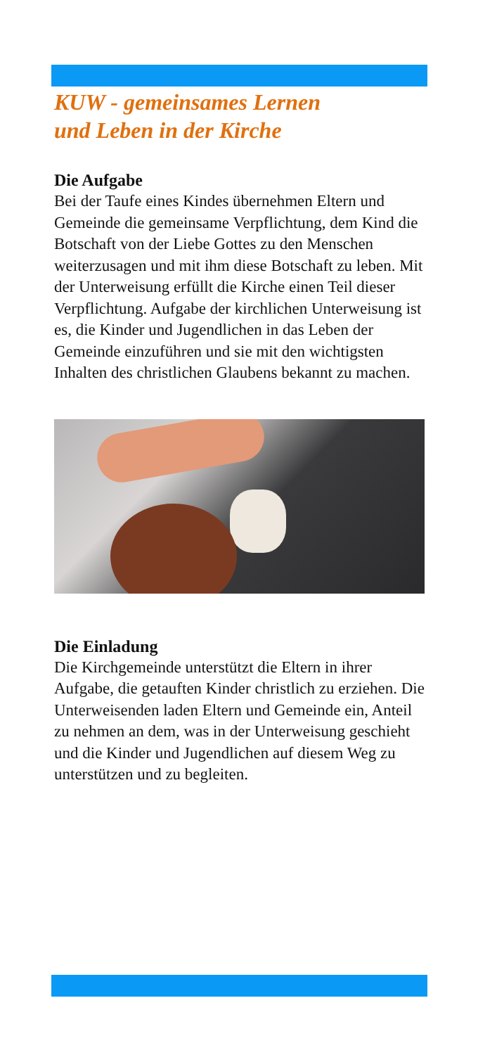KUW - gemeinsames Lernen
und Leben in der Kirche
Die Aufgabe
Bei der Taufe eines Kindes übernehmen Eltern und Gemeinde die gemeinsame Verpflichtung, dem Kind die Botschaft von der Liebe Gottes zu den Menschen weiterzusagen und mit ihm diese Botschaft zu leben. Mit der Unterweisung erfüllt die Kirche einen Teil dieser Verpflichtung. Aufgabe der kirchlichen Unterweisung ist es, die Kinder und Jugendlichen in das Leben der Gemeinde einzuführen und sie mit den wichtigsten Inhalten des christlichen Glaubens bekannt zu machen.
Die Einladung
Die Kirchgemeinde unterstützt die Eltern in ihrer Aufgabe, die getauften Kinder christlich zu erziehen. Die Unterweisenden laden Eltern und Gemeinde ein, Anteil zu nehmen an dem, was in der Unterweisung geschieht und die Kinder und Jugendlichen auf diesem Weg zu unterstützen und zu begleiten.